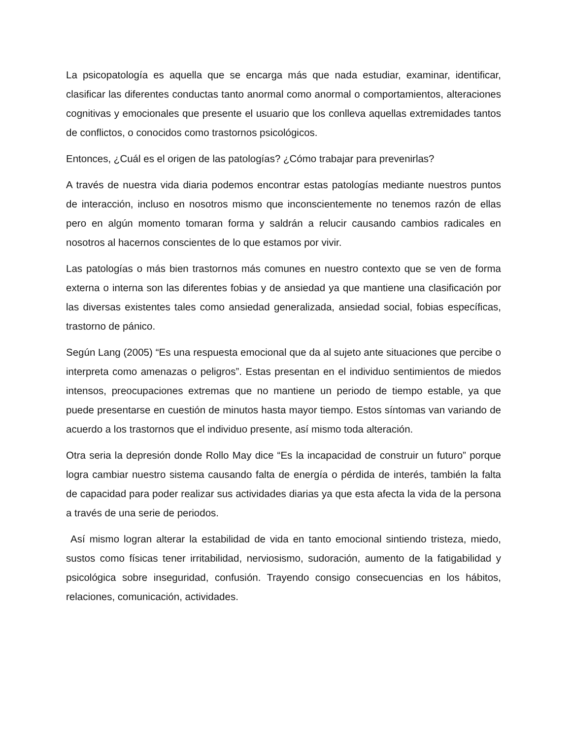La psicopatología es aquella que se encarga más que nada estudiar, examinar, identificar, clasificar las diferentes conductas tanto anormal como anormal o comportamientos, alteraciones cognitivas y emocionales que presente el usuario que los conlleva aquellas extremidades tantos de conflictos, o conocidos como trastornos psicológicos.
Entonces, ¿Cuál es el origen de las patologías? ¿Cómo trabajar para prevenirlas?
A través de nuestra vida diaria podemos encontrar estas patologías mediante nuestros puntos de interacción, incluso en nosotros mismo que inconscientemente no tenemos razón de ellas pero en algún momento tomaran forma y saldrán a relucir causando cambios radicales en nosotros al hacernos conscientes de lo que estamos por vivir.
Las patologías o más bien trastornos más comunes en nuestro contexto que se ven de forma externa o interna son las diferentes fobias y de ansiedad ya que mantiene una clasificación por las diversas existentes tales como ansiedad generalizada, ansiedad social, fobias específicas, trastorno de pánico.
Según Lang (2005) “Es una respuesta emocional que da al sujeto ante situaciones que percibe o interpreta como amenazas o peligros”. Estas presentan en el individuo sentimientos de miedos intensos, preocupaciones extremas que no mantiene un periodo de tiempo estable, ya que puede presentarse en cuestión de minutos hasta mayor tiempo. Estos síntomas van variando de acuerdo a los trastornos que el individuo presente, así mismo toda alteración.
Otra seria la depresión donde Rollo May dice “Es la incapacidad de construir un futuro” porque logra cambiar nuestro sistema causando falta de energía o pérdida de interés, también la falta de capacidad para poder realizar sus actividades diarias ya que esta afecta la vida de la persona a través de una serie de periodos.
Así mismo logran alterar la estabilidad de vida en tanto emocional sintiendo tristeza, miedo, sustos como físicas tener irritabilidad, nerviosismo, sudoración, aumento de la fatigabilidad y psicológica sobre inseguridad, confusión. Trayendo consigo consecuencias en los hábitos, relaciones, comunicación, actividades.